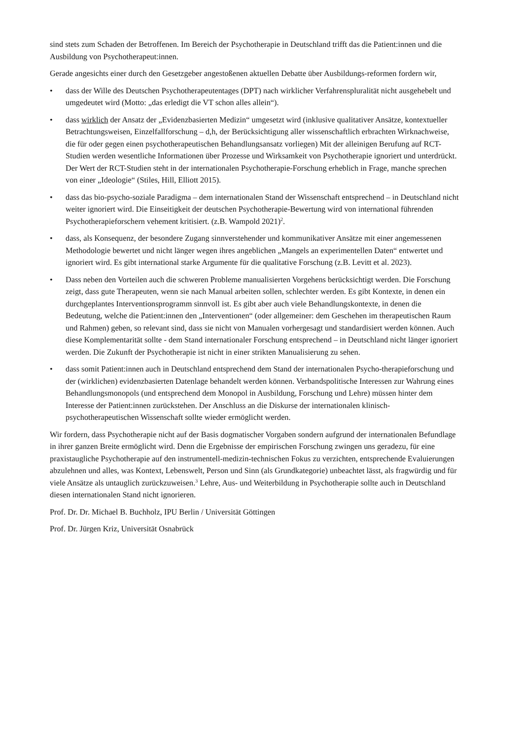sind stets zum Schaden der Betroffenen. Im Bereich der Psychotherapie in Deutschland trifft das die Patient:innen und die Ausbildung von Psychotherapeut:innen.
Gerade angesichts einer durch den Gesetzgeber angestoßenen aktuellen Debatte über Ausbildungs-reformen fordern wir,
• dass der Wille des Deutschen Psychotherapeutentages (DPT) nach wirklicher Verfahrenspluralität nicht ausgehebelt und umgedeutet wird (Motto: „das erledigt die VT schon alles allein“).
• dass wirklich der Ansatz der „Evidenzbasierten Medizin“ umgesetzt wird (inklusive qualitativer Ansätze, kontextueller Betrachtungsweisen, Einzelfallforschung – d,h, der Berücksichtigung aller wissenschaftlich erbrachten Wirknachweise, die für oder gegen einen psychotherapeutischen Behandlungsansatz vorliegen) Mit der alleinigen Berufung auf RCT-Studien werden wesentliche Informationen über Prozesse und Wirksamkeit von Psychotherapie ignoriert und unterdrückt. Der Wert der RCT-Studien steht in der internationalen Psychotherapie-Forschung erheblich in Frage, manche sprechen von einer „Ideologie“ (Stiles, Hill, Elliott 2015).
• dass das bio-psycho-soziale Paradigma – dem internationalen Stand der Wissenschaft entsprechend – in Deutschland nicht weiter ignoriert wird. Die Einseitigkeit der deutschen Psychotherapie-Bewertung wird von international führenden Psychotherapieforschern vehement kritisiert. (z.B. Wampold 2021)<sup>2</sup>.
• dass, als Konsequenz, der besondere Zugang sinnverstehender und kommunikativer Ansätze mit einer angemessenen Methodologie bewertet und nicht länger wegen ihres angeblichen „Mangels an experimentellen Daten“ entwertet und ignoriert wird. Es gibt international starke Argumente für die qualitative Forschung (z.B. Levitt et al. 2023).
• Dass neben den Vorteilen auch die schweren Probleme manualisierten Vorgehens berücksichtigt werden. Die Forschung zeigt, dass gute Therapeuten, wenn sie nach Manual arbeiten sollen, schlechter werden. Es gibt Kontexte, in denen ein durchgeplantes Interventionsprogramm sinnvoll ist. Es gibt aber auch viele Behandlungskontexte, in denen die Bedeutung, welche die Patient:innen den „Interventionen“ (oder allgemeiner: dem Geschehen im therapeutischen Raum und Rahmen) geben, so relevant sind, dass sie nicht von Manualen vorhergesagt und standardisiert werden können. Auch diese Komplementarität sollte - dem Stand internationaler Forschung entsprechend – in Deutschland nicht länger ignoriert werden. Die Zukunft der Psychotherapie ist nicht in einer strikten Manualisierung zu sehen.
• dass somit Patient:innen auch in Deutschland entsprechend dem Stand der internationalen Psycho-therapieforschung und der (wirklichen) evidenzbasierten Datenlage behandelt werden können. Verbandspolitische Interessen zur Wahrung eines Behandlungsmonopols (und entsprechend dem Monopol in Ausbildung, Forschung und Lehre) müssen hinter dem Interesse der Patient:innen zurückstehen. Der Anschluss an die Diskurse der internationalen klinisch-psychotherapeutischen Wissenschaft sollte wieder ermöglicht werden.
Wir fordern, dass Psychotherapie nicht auf der Basis dogmatischer Vorgaben sondern aufgrund der internationalen Befundlage in ihrer ganzen Breite ermöglicht wird. Denn die Ergebnisse der empirischen Forschung zwingen uns geradezu, für eine praxistaugliche Psychotherapie auf den instrumentell-medizin-technischen Fokus zu verzichten, entsprechende Evaluierungen abzulehnen und alles, was Kontext, Lebenswelt, Person und Sinn (als Grundkategorie) unbeachtet lässt, als fragwürdig und für viele Ansätze als untauglich zurückzuweisen.<sup>3</sup> Lehre, Aus- und Weiterbildung in Psychotherapie sollte auch in Deutschland diesen internationalen Stand nicht ignorieren.
Prof. Dr. Dr. Michael B. Buchholz, IPU Berlin / Universität Göttingen
Prof. Dr. Jürgen Kriz, Universität Osnabrück